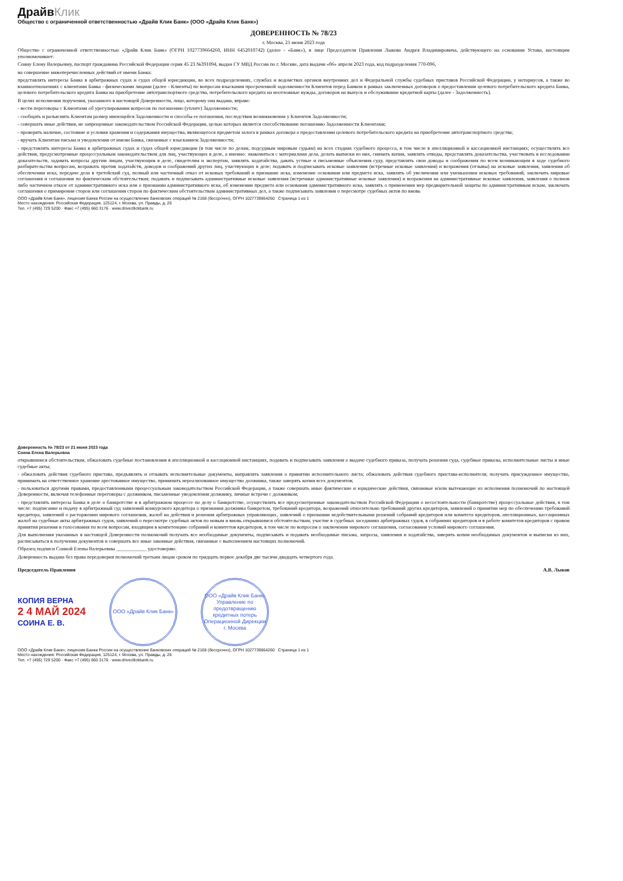ДрайвКлик
Общество с ограниченной ответственностью «Драйв Клик Банк» (ООО «Драйв Клик Банк»)
ДОВЕРЕННОСТЬ № 78/23
г. Москва, 21 июня 2023 года
Общество с ограниченной ответственностью «Драйв Клик Банк» (ОГРН 1027739664260, ИНН 6452010742) (далее - «Банк»), в лице Председателя Правления Лыкова Андрея Владимировича, действующего на основании Устава, настоящим уполномочивает:
Соину Елену Валерьевну, паспорт гражданина Российской Федерации серия 45 23 №391094, выдан ГУ МВД России по г. Москве, дата выдачи «06» апреля 2023 года, код подразделения 770-096,
на совершение нижеперечисленных действий от имени Банка:
представлять интересы Банка в арбитражных судах и судах общей юрисдикции, во всех подразделениях, службах и ведомствах органов внутренних дел и Федеральной службы судебных приставов Российской Федерации, у нотариусов, а также во взаимоотношениях с клиентами Банка - физическими лицами (далее - Клиенты) по вопросам взыскания просроченной задолженности Клиентов перед Банком в рамках заключенных договоров о предоставлении целевого потребительского кредита Банка, целевого потребительского кредита Банка на приобретение автотранспортного средства, потребительского кредита на неотложные нужды, договоров на выпуск и обслуживание кредитной карты (далее - Задолженность).
В целях исполнения поручения, указанного в настоящей Доверенности, лицо, которому она выдана, вправе:
- вести переговоры с Клиентами об урегулировании вопросов по погашению (уплате) Задолженности;
- сообщать и разъяснять Клиентам размер имеющейся Задолженности и способы ее погашения, последствия возникновения у Клиентов Задолженности;
- совершать иные действия, не запрещенные законодательством Российской Федерации, целью которых является способствование погашению Задолженности Клиентами;
- проверять наличие, состояние и условия хранения и содержания имущества, являющегося предметом залога в рамках договора о предоставлении целевого потребительского кредита на приобретение автотранспортного средства;
- вручать Клиентам письма и уведомления от имени Банка, связанные с взысканием Задолженности;
- представлять интересы Банка в арбитражных судах и судах общей юрисдикции (в том числе по делам, подсудным мировым судьям) на всех стадиях судебного процесса, в том числе в апелляционной и кассационной инстанциях; осуществлять все действия, предусмотренные процессуальным законодательством для лиц, участвующих в деле, а именно: знакомиться с материалами дела, делать выписки из них, снимать копии, заявлять отводы, представлять доказательства, участвовать в исследовании доказательств, задавать вопросы другим лицам, участвующим в деле, свидетелям и экспертам, заявлять ходатайства, давать устные и письменные объяснения суду, представлять свои доводы и соображения по всем возникающим в ходе судебного разбирательства вопросам, возражать против ходатайств, доводов и соображений других лиц, участвующих в деле; подавать и подписывать исковые заявления (встречные исковые заявления) и возражения (отзывы) на исковые заявления, заявления об обеспечении иска, передаче дела в третейский суд, полный или частичный отказ от исковых требований и признание иска, изменение основания или предмета иска, заявлять об увеличении или уменьшении исковых требований, заключать мировые соглашения и соглашения по фактическим обстоятельствам; подавать и подписывать административные исковые заявления (встречные административные исковые заявления) и возражения на административные исковые заявления, заявления о полном либо частичном отказе от административного иска или о признании административного иска, об изменении предмета или основания административного иска, заявлять о применении мер предварительной защиты по административным искам, заключать соглашения о примирении сторон или соглашения сторон по фактическим обстоятельствам административных дел, а также подписывать заявления о пересмотре судебных актов по вновь
ООО «Драйв Клик Банк», лицензия Банка России на осуществление банковских операций № 2168 (бессрочно), ОГРН 1027739664260 Страница 1 из 1
Место нахождения: Российская Федерация, 125124, г. Москва, ул. Правды, д. 26
Тел. +7 (495) 729 5200 · Факс +7 (495) 660 3176 · www.drivecllickbank.ru
Доверенность № 78/23 от 21 июня 2023 года
Соина Елена Валерьевна
открывшимся обстоятельствам, обжаловать судебные постановления в апелляционной и кассационной инстанциях, подавать и подписывать заявления о выдаче судебного приказа, получать решения суда, судебные приказы, исполнительные листы и иные судебные акты;
- обжаловать действия судебного пристава, предъявлять и отзывать исполнительные документы, направлять заявления о принятии исполнительного листа; обжаловать действия судебного пристава-исполнителя; получать присужденное имущество, принимать на ответственное хранение арестованное имущество, принимать нереализованное имущество должника, также заверять копии всех документов;
- пользоваться другими правами, предоставленными процессуальным законодательством Российской Федерации, а также совершать иные фактические и юридические действия, связанные и/или вытекающие из исполнения полномочий по настоящей Доверенности, включая телефонные переговоры с должником, письменные уведомления должнику, личные встречи с должником;
- представлять интересы Банка в деле о банкротстве и в арбитражном процессе по делу о банкротстве, осуществлять все предусмотренные законодательством Российской Федерации о несостоятельности (банкротстве) процессуальные действия, в том числе: подписание и подачу в арбитражный суд заявлений конкурсного кредитора о признании должника банкротом, требований кредитора, возражений относительно требований других кредиторов, заявлений о принятии мер по обеспечению требований кредитора, заявлений о расторжении мирового соглашения, жалоб на действия и решения арбитражных управляющих, заявлений о признании недействительными решений собраний кредиторов или комитета кредиторов, апелляционных, кассационных жалоб на судебные акты арбитражных судов, заявлений о пересмотре судебных актов по новым и вновь открывшимся обстоятельствам; участие в судебных заседаниях арбитражных судов, в собраниях кредиторов и в работе комитетов кредиторов с правом принятия решения и голосования по всем вопросам, входящим в компетенцию собраний и комитетов кредиторов, в том числе по вопросам о заключении мирового соглашения, согласования условий мирового соглашения.
Для выполнения указанных в настоящей Доверенности полномочий получать все необходимые документы, подписывать и подавать необходимые письма, запросы, заявления и ходатайства, заверять копии необходимых документов и выписки из них, расписываться в получении документов и совершать все иные законные действия, связанные с выполнением настоящих полномочий.
Образец подписи Соиной Елены Валерьевны ____________ удостоверяю.
Доверенность выдана без права передоверия полномочий третьим лицам сроком по тридцать первое декабря две тысячи двадцать четвертого года.
Председатель Правления А.В. Лыков
КОПИЯ ВЕРНА
2 4 МАЙ 2024
СОИНА Е. В.
ООО «Драйв Клик Банк»
ООО «Драйв Клик Банк» Управление по предотвращению кредитных потерь Операционной Дирекции г. Москва
ООО «Драйв Клик Банк», лицензия Банка России на осуществление банковских операций № 2168 (бессрочно), ОГРН 1027739664260 Страница 1 из 1
Место нахождения: Российская Федерация, 125124, г. Москва, ул. Правды, д. 26
Тел. +7 (495) 729 5200 · Факс +7 (495) 660 3176 · www.drivecllickbank.ru